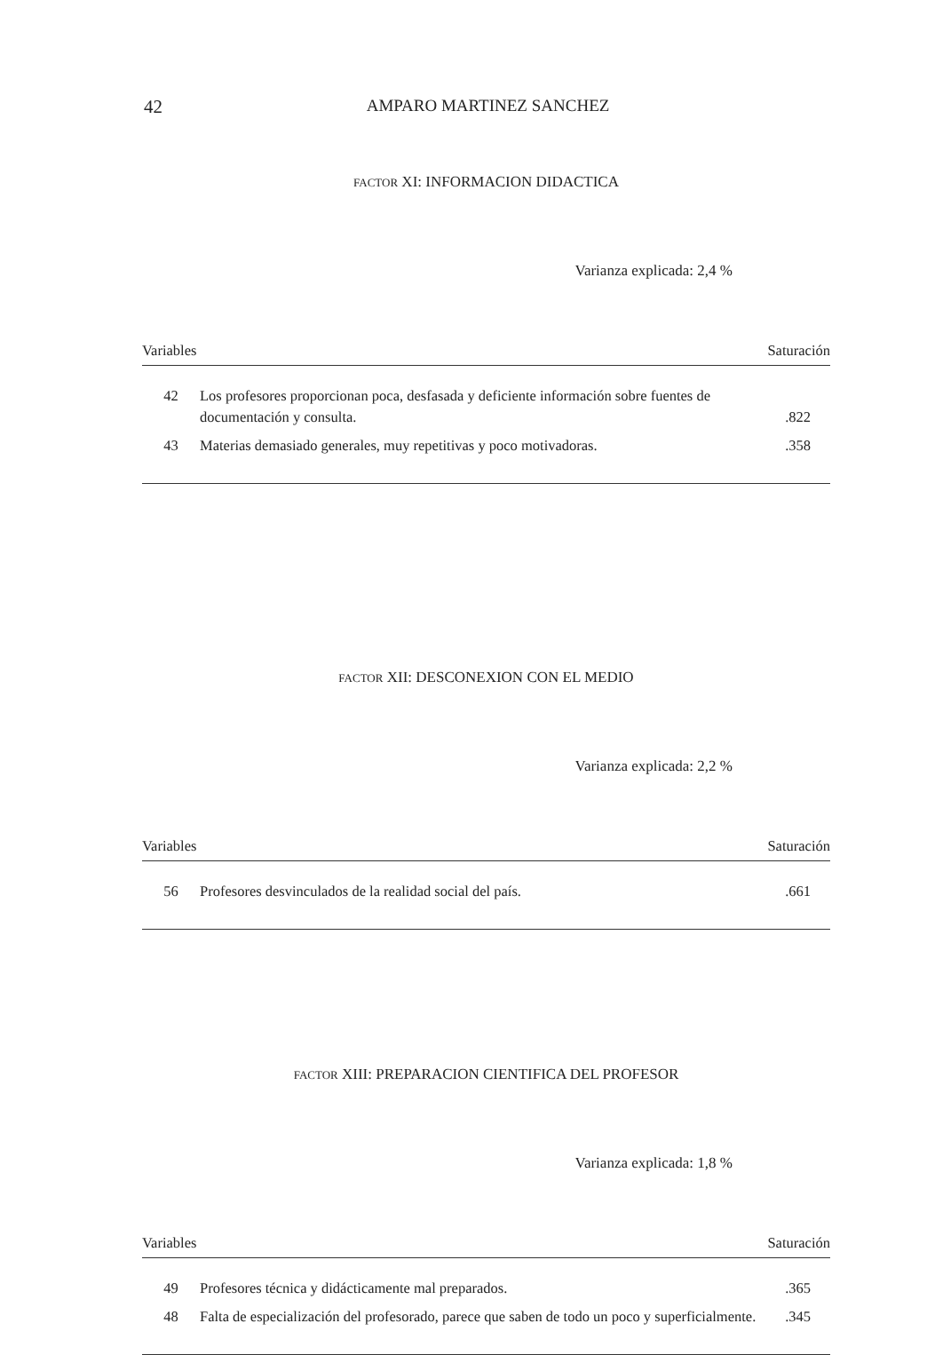42 AMPARO MARTINEZ SANCHEZ
FACTOR XI: INFORMACION DIDACTICA
Varianza explicada: 2,4 %
| Variables | | Saturación |
| --- | --- | --- |
| 42 | Los profesores proporcionan poca, desfasada y deficiente información sobre fuentes de documentación y consulta. | .822 |
| 43 | Materias demasiado generales, muy repetitivas y poco motivadoras. | .358 |
FACTOR XII: DESCONEXION CON EL MEDIO
Varianza explicada: 2,2 %
| Variables | | Saturación |
| --- | --- | --- |
| 56 | Profesores desvinculados de la realidad social del país. | .661 |
FACTOR XIII: PREPARACION CIENTIFICA DEL PROFESOR
Varianza explicada: 1,8 %
| Variables | | Saturación |
| --- | --- | --- |
| 49 | Profesores técnica y didácticamente mal preparados. | .365 |
| 48 | Falta de especialización del profesorado, parece que saben de todo un poco y superficialmente. | .345 |